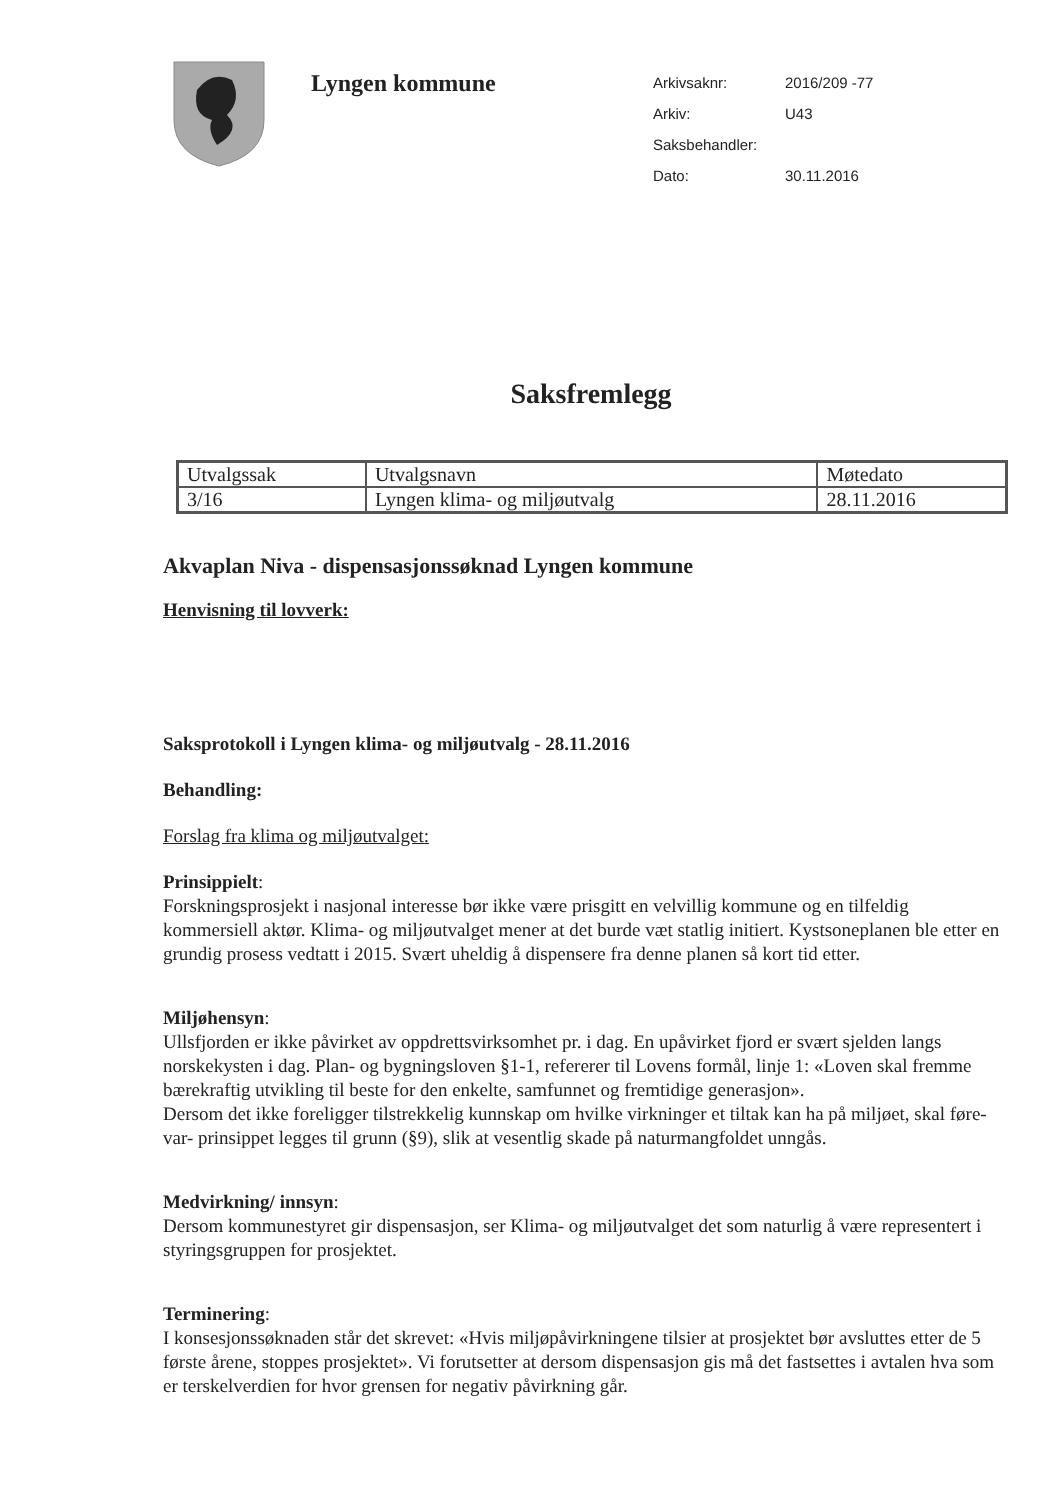Lyngen kommune
| Arkivsaknr: | 2016/209 -77 |
| Arkiv: | U43 |
| Saksbehandler: | |
| Dato: | 30.11.2016 |
Saksfremlegg
| Utvalgssak | Utvalgsnavn | Møtedato |
| --- | --- | --- |
| 3/16 | Lyngen klima- og miljøutvalg | 28.11.2016 |
Akvaplan Niva - dispensasjonssøknad Lyngen kommune
Henvisning til lovverk:
Saksprotokoll i Lyngen klima- og miljøutvalg - 28.11.2016
Behandling:
Forslag fra klima og miljøutvalget:
Prinsippielt:
Forskningsprosjekt i nasjonal interesse bør ikke være prisgitt en velvillig kommune og en tilfeldig kommersiell aktør. Klima- og miljøutvalget mener at det burde væt statlig initiert. Kystsoneplanen ble etter en grundig prosess vedtatt i 2015. Svært uheldig å dispensere fra denne planen så kort tid etter.
Miljøhensyn:
Ullsfjorden er ikke påvirket av oppdrettsvirksomhet pr. i dag. En upåvirket fjord er svært sjelden langs norskekysten i dag. Plan- og bygningsloven §1-1, refererer til Lovens formål, linje 1: «Loven skal fremme bærekraftig utvikling til beste for den enkelte, samfunnet og fremtidige generasjon».
Dersom det ikke foreligger tilstrekkelig kunnskap om hvilke virkninger et tiltak kan ha på miljøet, skal føre-var- prinsippet legges til grunn (§9), slik at vesentlig skade på naturmangfoldet unngås.
Medvirkning/ innsyn:
Dersom kommunestyret gir dispensasjon, ser Klima- og miljøutvalget det som naturlig å være representert i styringsgruppen for prosjektet.
Terminering:
I konsesjonssøknaden står det skrevet: «Hvis miljøpåvirkningene tilsier at prosjektet bør avsluttes etter de 5 første årene, stoppes prosjektet». Vi forutsetter at dersom dispensasjon gis må det fastsettes i avtalen hva som er terskelverdien for hvor grensen for negativ påvirkning går.